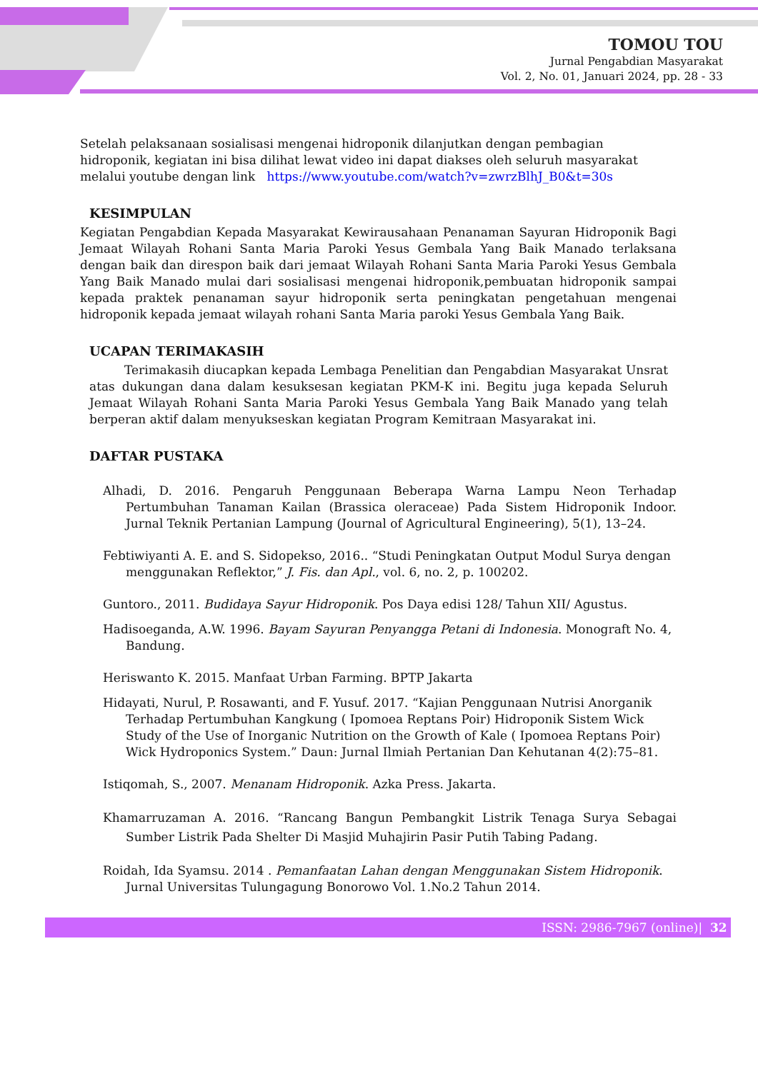TOMOU TOU
Jurnal Pengabdian Masyarakat
Vol. 2, No. 01, Januari 2024, pp. 28 - 33
Setelah pelaksanaan sosialisasi mengenai hidroponik dilanjutkan dengan pembagian hidroponik, kegiatan ini bisa dilihat lewat video ini dapat diakses oleh seluruh masyarakat melalui youtube dengan link https://www.youtube.com/watch?v=zwrzBlhJ_B0&t=30s
KESIMPULAN
Kegiatan Pengabdian Kepada Masyarakat Kewirausahaan Penanaman Sayuran Hidroponik Bagi Jemaat Wilayah Rohani Santa Maria Paroki Yesus Gembala Yang Baik Manado terlaksana dengan baik dan direspon baik dari jemaat Wilayah Rohani Santa Maria Paroki Yesus Gembala Yang Baik Manado mulai dari sosialisasi mengenai hidroponik,pembuatan hidroponik sampai kepada praktek penanaman sayur hidroponik serta peningkatan pengetahuan mengenai hidroponik kepada jemaat wilayah rohani Santa Maria paroki Yesus Gembala Yang Baik.
UCAPAN TERIMAKASIH
Terimakasih diucapkan kepada Lembaga Penelitian dan Pengabdian Masyarakat Unsrat atas dukungan dana dalam kesuksesan kegiatan PKM-K ini. Begitu juga kepada Seluruh Jemaat Wilayah Rohani Santa Maria Paroki Yesus Gembala Yang Baik Manado yang telah berperan aktif dalam menyukseskan kegiatan Program Kemitraan Masyarakat ini.
DAFTAR PUSTAKA
Alhadi, D. 2016. Pengaruh Penggunaan Beberapa Warna Lampu Neon Terhadap Pertumbuhan Tanaman Kailan (Brassica oleraceae) Pada Sistem Hidroponik Indoor. Jurnal Teknik Pertanian Lampung (Journal of Agricultural Engineering), 5(1), 13–24.
Febtiwiyanti A. E. and S. Sidopekso, 2016.. “Studi Peningkatan Output Modul Surya dengan menggunakan Reflektor,” J. Fis. dan Apl., vol. 6, no. 2, p. 100202.
Guntoro., 2011. Budidaya Sayur Hidroponik. Pos Daya edisi 128/ Tahun XII/ Agustus.
Hadisoeganda, A.W. 1996. Bayam Sayuran Penyangga Petani di Indonesia. Monograft No. 4, Bandung.
Heriswanto K. 2015. Manfaat Urban Farming. BPTP Jakarta
Hidayati, Nurul, P. Rosawanti, and F. Yusuf. 2017. “Kajian Penggunaan Nutrisi Anorganik Terhadap Pertumbuhan Kangkung ( Ipomoea Reptans Poir) Hidroponik Sistem Wick Study of the Use of Inorganic Nutrition on the Growth of Kale ( Ipomoea Reptans Poir) Wick Hydroponics System.” Daun: Jurnal Ilmiah Pertanian Dan Kehutanan 4(2):75–81.
Istiqomah, S., 2007. Menanam Hidroponik. Azka Press. Jakarta.
Khamarruzaman A. 2016. “Rancang Bangun Pembangkit Listrik Tenaga Surya Sebagai Sumber Listrik Pada Shelter Di Masjid Muhajirin Pasir Putih Tabing Padang.
Roidah, Ida Syamsu. 2014 . Pemanfaatan Lahan dengan Menggunakan Sistem Hidroponik. Jurnal Universitas Tulungagung Bonorowo Vol. 1.No.2 Tahun 2014.
ISSN: 2986-7967 (online)| 32